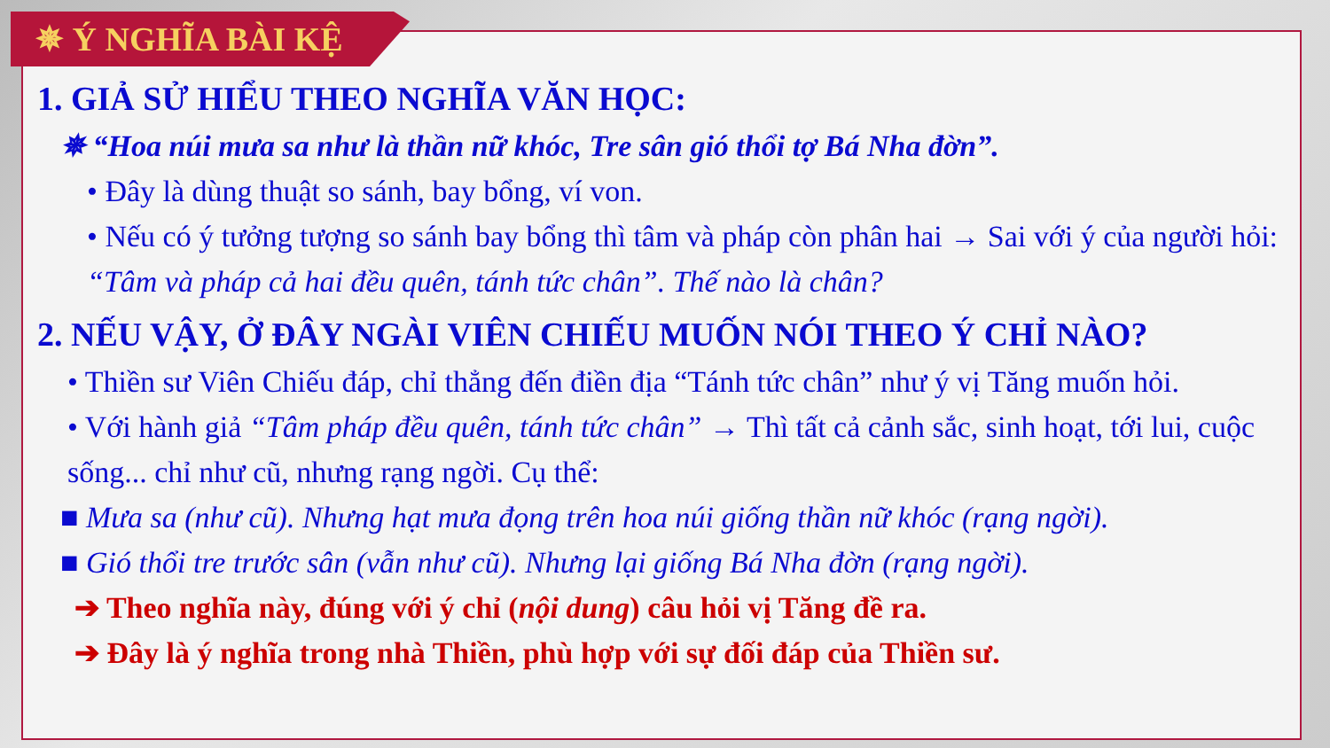✵ Ý NGHĨA BÀI KỆ
1. GIẢ SỬ HIỂU THEO NGHĨA VĂN HỌC:
✵ “Hoa núi mưa sa như là thần nữ khóc, Tre sân gió thổi tợ Bá Nha đờn”.
• Đây là dùng thuật so sánh, bay bổng, ví von.
• Nếu có ý tưởng tượng so sánh bay bổng thì tâm và pháp còn phân hai → Sai với ý của người hỏi: “Tâm và pháp cả hai đều quên, tánh tức chân”. Thế nào là chân?
2. NẾU VẬY, Ở ĐÂY NGÀI VIÊN CHIẾU MUỐN NÓI THEO Ý CHỈ NÀO?
• Thiền sư Viên Chiếu đáp, chỉ thẳng đến điền địa “Tánh tức chân” như ý vị Tăng muốn hỏi.
• Với hành giả “Tâm pháp đều quên, tánh tức chân” → Thì tất cả cảnh sắc, sinh hoạt, tới lui, cuộc sống... chỉ như cũ, nhưng rạng ngời. Cụ thể:
■ Mưa sa (như cũ). Nhưng hạt mưa đọng trên hoa núi giống thần nữ khóc (rạng ngời).
■ Gió thổi tre trước sân (vẫn như cũ). Nhưng lại giống Bá Nha đờn (rạng ngời).
➔ Theo nghĩa này, đúng với ý chỉ (nội dung) câu hỏi vị Tăng đề ra.
➔ Đây là ý nghĩa trong nhà Thiền, phù hợp với sự đối đáp của Thiền sư.